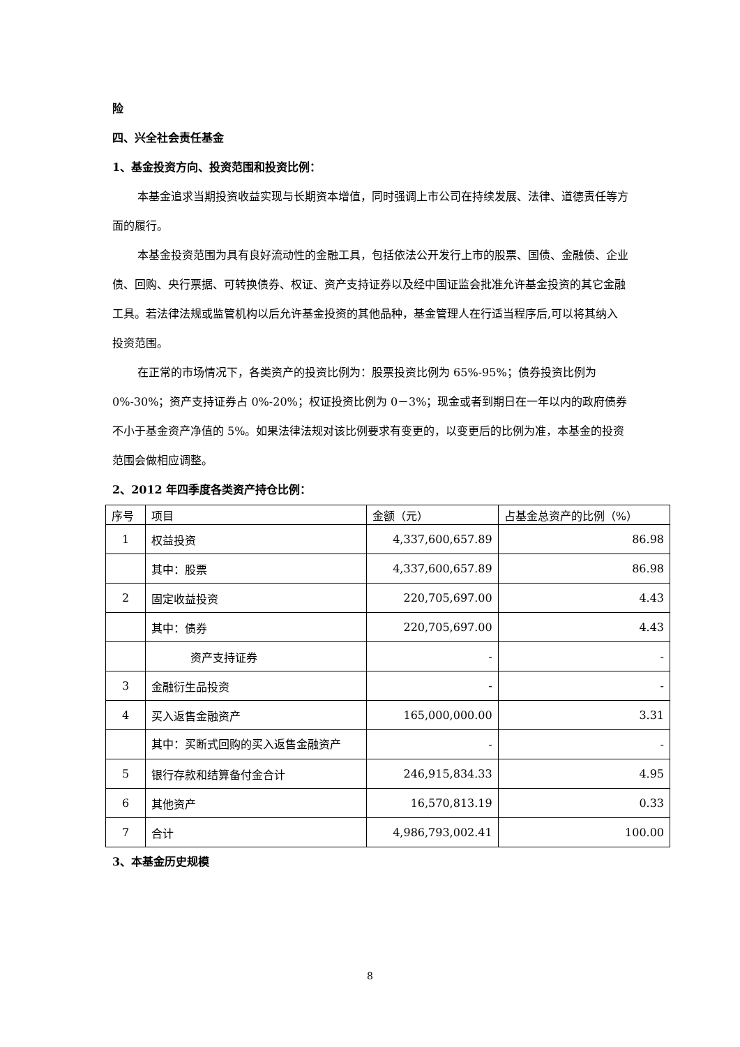险
四、兴全社会责任基金
1、基金投资方向、投资范围和投资比例：
本基金追求当期投资收益实现与长期资本增值，同时强调上市公司在持续发展、法律、道德责任等方面的履行。
本基金投资范围为具有良好流动性的金融工具，包括依法公开发行上市的股票、国债、金融债、企业债、回购、央行票据、可转换债券、权证、资产支持证券以及经中国证监会批准允许基金投资的其它金融工具。若法律法规或监管机构以后允许基金投资的其他品种，基金管理人在行适当程序后,可以将其纳入投资范围。
在正常的市场情况下，各类资产的投资比例为：股票投资比例为 65%-95%；债券投资比例为 0%-30%；资产支持证券占 0%-20%；权证投资比例为 0－3%；现金或者到期日在一年以内的政府债券不小于基金资产净值的 5%。如果法律法规对该比例要求有变更的，以变更后的比例为准，本基金的投资范围会做相应调整。
2、2012 年四季度各类资产持仓比例：
| 序号 | 项目 | 金额（元） | 占基金总资产的比例（%） |
| --- | --- | --- | --- |
| 1 | 权益投资 | 4,337,600,657.89 | 86.98 |
| | 其中：股票 | 4,337,600,657.89 | 86.98 |
| 2 | 固定收益投资 | 220,705,697.00 | 4.43 |
| | 其中：债券 | 220,705,697.00 | 4.43 |
| | 资产支持证券 | - | - |
| 3 | 金融衍生品投资 | - | - |
| 4 | 买入返售金融资产 | 165,000,000.00 | 3.31 |
| | 其中：买断式回购的买入返售金融资产 | - | - |
| 5 | 银行存款和结算备付金合计 | 246,915,834.33 | 4.95 |
| 6 | 其他资产 | 16,570,813.19 | 0.33 |
| 7 | 合计 | 4,986,793,002.41 | 100.00 |
3、本基金历史规模
8